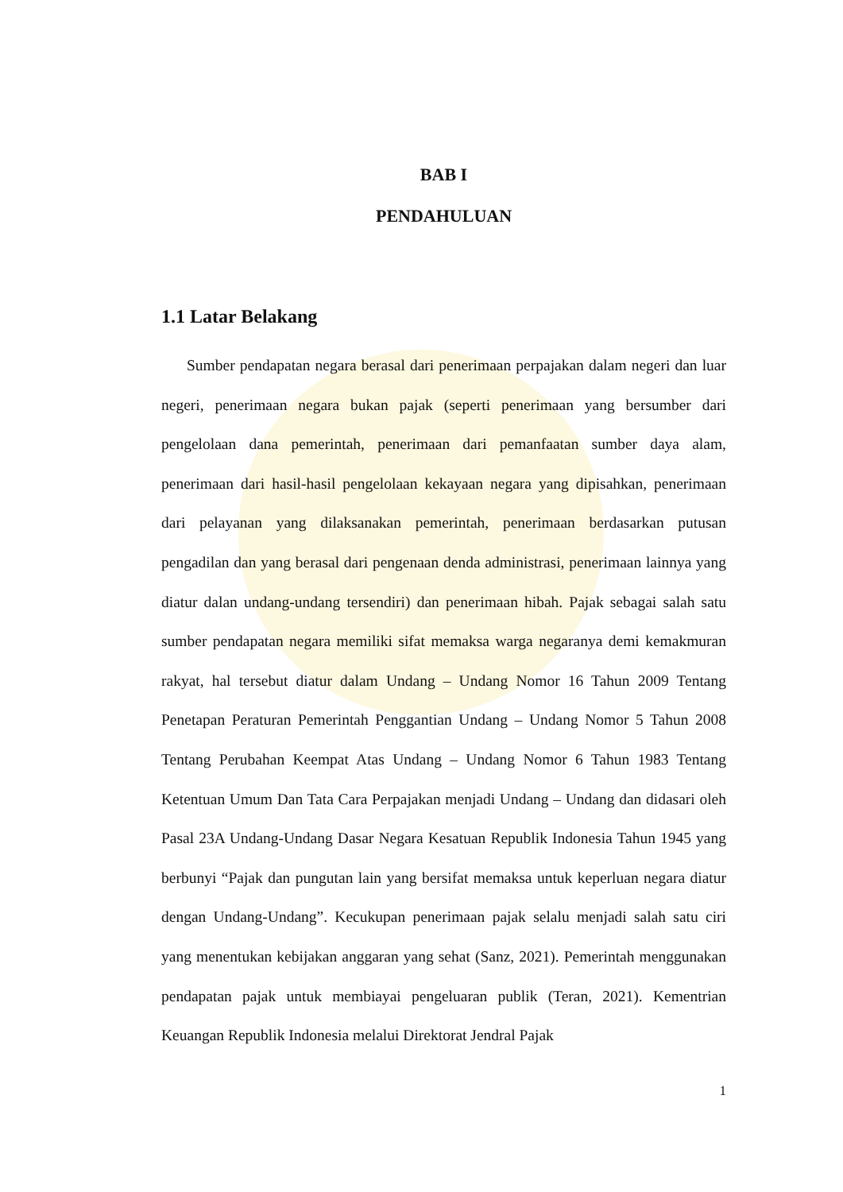BAB I
PENDAHULUAN
1.1 Latar Belakang
Sumber pendapatan negara berasal dari penerimaan perpajakan dalam negeri dan luar negeri, penerimaan negara bukan pajak (seperti penerimaan yang bersumber dari pengelolaan dana pemerintah, penerimaan dari pemanfaatan sumber daya alam, penerimaan dari hasil-hasil pengelolaan kekayaan negara yang dipisahkan, penerimaan dari pelayanan yang dilaksanakan pemerintah, penerimaan berdasarkan putusan pengadilan dan yang berasal dari pengenaan denda administrasi, penerimaan lainnya yang diatur dalan undang-undang tersendiri) dan penerimaan hibah. Pajak sebagai salah satu sumber pendapatan negara memiliki sifat memaksa warga negaranya demi kemakmuran rakyat, hal tersebut diatur dalam Undang – Undang Nomor 16 Tahun 2009 Tentang Penetapan Peraturan Pemerintah Penggantian Undang – Undang Nomor 5 Tahun 2008 Tentang Perubahan Keempat Atas Undang – Undang Nomor 6 Tahun 1983 Tentang Ketentuan Umum Dan Tata Cara Perpajakan menjadi Undang – Undang dan didasari oleh Pasal 23A Undang-Undang Dasar Negara Kesatuan Republik Indonesia Tahun 1945 yang berbunyi “Pajak dan pungutan lain yang bersifat memaksa untuk keperluan negara diatur dengan Undang-Undang”. Kecukupan penerimaan pajak selalu menjadi salah satu ciri yang menentukan kebijakan anggaran yang sehat (Sanz, 2021). Pemerintah menggunakan pendapatan pajak untuk membiayai pengeluaran publik (Teran, 2021). Kementrian Keuangan Republik Indonesia melalui Direktorat Jendral Pajak
1